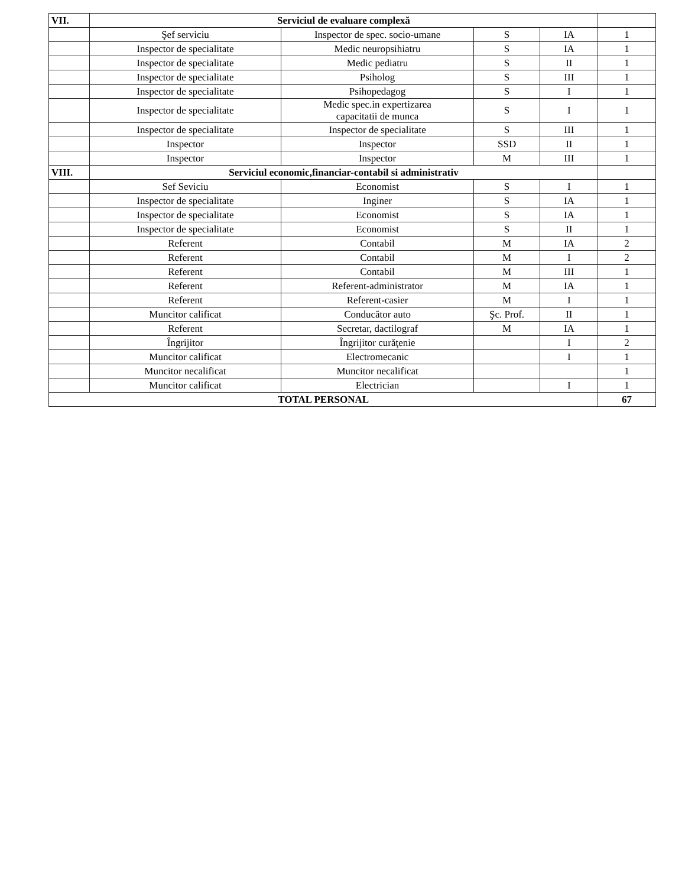| VII. | Serviciul de evaluare complexă | | | | |
| | Şef serviciu | Inspector de spec. socio-umane | S | IA | 1 |
| | Inspector de specialitate | Medic neuropsihiatru | S | IA | 1 |
| | Inspector de specialitate | Medic pediatru | S | II | 1 |
| | Inspector de specialitate | Psiholog | S | III | 1 |
| | Inspector de specialitate | Psihopedagog | S | I | 1 |
| | Inspector de specialitate | Medic spec.in expertizarea capacitatii de munca | S | I | 1 |
| | Inspector de specialitate | Inspector de specialitate | S | III | 1 |
| | Inspector | Inspector | SSD | II | 1 |
| | Inspector | Inspector | M | III | 1 |
| VIII. | Serviciul economic,financiar-contabil si administrativ | | | | |
| | Sef Seviciu | Economist | S | I | 1 |
| | Inspector de specialitate | Inginer | S | IA | 1 |
| | Inspector de specialitate | Economist | S | IA | 1 |
| | Inspector de specialitate | Economist | S | II | 1 |
| | Referent | Contabil | M | IA | 2 |
| | Referent | Contabil | M | I | 2 |
| | Referent | Contabil | M | III | 1 |
| | Referent | Referent-administrator | M | IA | 1 |
| | Referent | Referent-casier | M | I | 1 |
| | Muncitor calificat | Conducător auto | Şc. Prof. | II | 1 |
| | Referent | Secretar, dactilograf | M | IA | 1 |
| | Îngrijitor | Îngrijitor curăţenie | | I | 2 |
| | Muncitor calificat | Electromecanic | | I | 1 |
| | Muncitor necalificat | Muncitor necalificat | | | 1 |
| | Muncitor calificat | Electrician | | I | 1 |
| TOTAL PERSONAL | | | | | 67 |